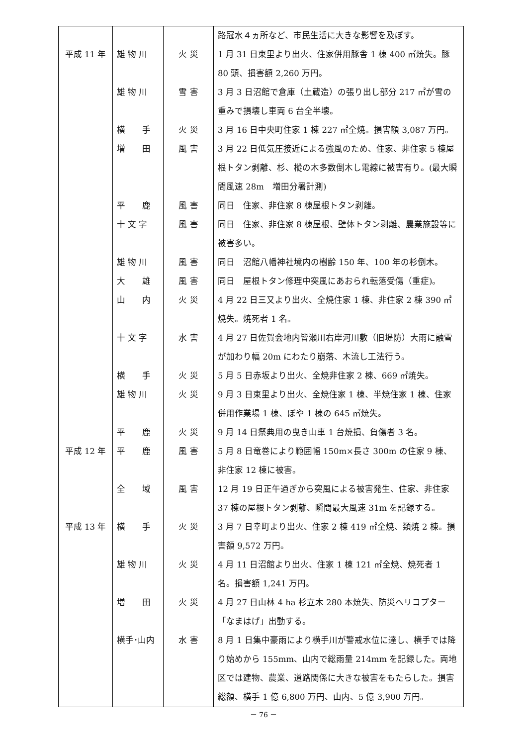| | | | 路冠水４ヵ所など、市民生活に大きな影響を及ぼす。 |
| 平成 11 年 | 雄 物 川 | 火 災 | 1 月 31 日東里より出火、住家併用豚舎 1 棟 400 ㎡焼失。豚 80 頭、損害額 2,260 万円。 |
| | 雄 物 川 | 雪 害 | 3 月 3 日沼館で倉庫（土蔵造）の張り出し部分 217 ㎡が雪の重みで損壊し車両 6 台全半壊。 |
| | 横 手 | 火 災 | 3 月 16 日中央町住家 1 棟 227 ㎡全焼。損害額 3,087 万円。 |
| | 増 田 | 風 害 | 3 月 22 日低気圧接近による強風のため、住家、非住家 5 棟屋根トタン剥離、杉、樅の木多数倒木し電線に被害有り。(最大瞬間風速 28m 増田分署計測) |
| | 平 鹿 | 風 害 | 同日 住家、非住家 8 棟屋根トタン剥離。 |
| | 十 文 字 | 風 害 | 同日 住家、非住家 8 棟屋根、壁体トタン剥離、農業施設等に被害多い。 |
| | 雄 物 川 | 風 害 | 同日 沼館八幡神社境内の樹齢 150 年、100 年の杉倒木。 |
| | 大 雄 | 風 害 | 同日 屋根トタン修理中突風にあおられ転落受傷（重症)。 |
| | 山 内 | 火 災 | 4 月 22 日三又より出火、全焼住家 1 棟、非住家 2 棟 390 ㎡焼失。焼死者 1 名。 |
| | 十 文 字 | 水 害 | 4 月 27 日佐賀会地内皆瀬川右岸河川敷（旧堤防）大雨に融雪が加わり幅 20m にわたり崩落、木流し工法行う。 |
| | 横 手 | 火 災 | 5 月 5 日赤坂より出火、全焼非住家 2 棟、669 ㎡焼失。 |
| | 雄 物 川 | 火 災 | 9 月 3 日東里より出火、全焼住家 1 棟、半焼住家 1 棟、住家併用作業場 1 棟、ぼや 1 棟の 645 ㎡焼失。 |
| | 平 鹿 | 火 災 | 9 月 14 日祭典用の曳き山車 1 台焼損、負傷者 3 名。 |
| 平成 12 年 | 平 鹿 | 風 害 | 5 月 8 日竜巻により範囲幅 150m×長さ 300m の住家 9 棟、非住家 12 棟に被害。 |
| | 全 域 | 風 害 | 12 月 19 日正午過ぎから突風による被害発生、住家、非住家 37 棟の屋根トタン剥離、瞬間最大風速 31m を記録する。 |
| 平成 13 年 | 横 手 | 火 災 | 3 月 7 日幸町より出火、住家 2 棟 419 ㎡全焼、類焼 2 棟。損害額 9,572 万円。 |
| | 雄 物 川 | 火 災 | 4 月 11 日沼館より出火、住家 1 棟 121 ㎡全焼、焼死者 1 名。損害額 1,241 万円。 |
| | 増 田 | 火 災 | 4 月 27 日山林 4 ha 杉立木 280 本焼失、防災ヘリコプター「なまはげ」出動する。 |
| | 横手･山内 | 水 害 | 8 月 1 日集中豪雨により横手川が警戒水位に達し、横手では降り始めから 155mm、山内で総雨量 214mm を記録した。両地区では建物、農業、道路関係に大きな被害をもたらした。損害総額、横手 1 億 6,800 万円、山内、5 億 3,900 万円。 |
－ 76 －